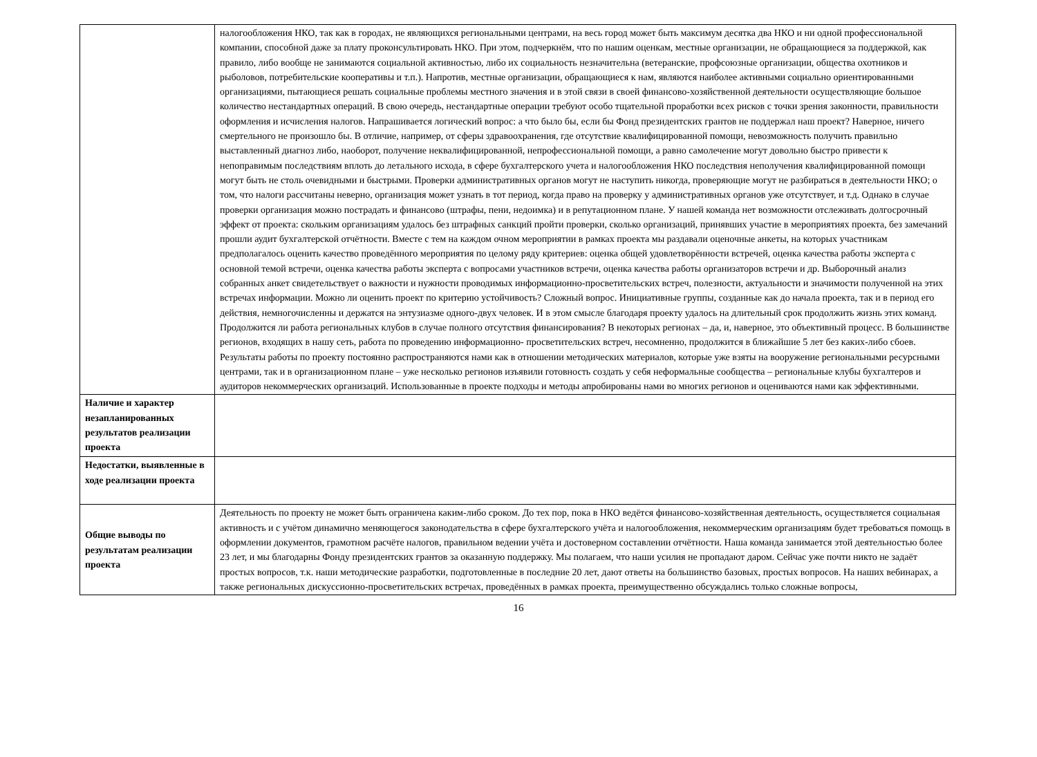| | налогообложения НКО, так как в городах, не являющихся региональными центрами, на весь город может быть максимум десятка два НКО и ни одной профессиональной компании, способной даже за плату проконсультировать НКО. При этом, подчеркнём, что по нашим оценкам, местные организации, не обращающиеся за поддержкой, как правило, либо вообще не занимаются социальной активностью, либо их социальность незначительна (ветеранские, профсоюзные организации, общества охотников и рыболовов, потребительские кооперативы и т.п.). Напротив, местные организации, обращающиеся к нам, являются наиболее активными социально ориентированными организациями, пытающиеся решать социальные проблемы местного значения и в этой связи в своей финансово-хозяйственной деятельности осуществляющие большое количество нестандартных операций. В свою очередь, нестандартные операции требуют особо тщательной проработки всех рисков с точки зрения законности, правильности оформления и исчисления налогов. Напрашивается логический вопрос: а что было бы, если бы Фонд президентских грантов не поддержал наш проект? Наверное, ничего смертельного не произошло бы. В отличие, например, от сферы здравоохранения, где отсутствие квалифицированной помощи, невозможность получить правильно выставленный диагноз либо, наоборот, получение неквалифицированной, непрофессиональной помощи, а равно самолечение могут довольно быстро привести к непоправимым последствиям вплоть до летального исхода, в сфере бухгалтерского учета и налогообложения НКО последствия неполучения квалифицированной помощи могут быть не столь очевидными и быстрыми. Проверки административных органов могут не наступить никогда, проверяющие могут не разбираться в деятельности НКО; о том, что налоги рассчитаны неверно, организация может узнать в тот период, когда право на проверку у административных органов уже отсутствует, и т.д. Однако в случае проверки организация можно пострадать и финансово (штрафы, пени, недоимка) и в репутационном плане. У нашей команда нет возможности отслеживать долгосрочный эффект от проекта: скольким организациям удалось без штрафных санкций пройти проверки, сколько организаций, принявших участие в мероприятиях проекта, без замечаний прошли аудит бухгалтерской отчётности. Вместе с тем на каждом очном мероприятии в рамках проекта мы раздавали оценочные анкеты, на которых участникам предполагалось оценить качество проведённого мероприятия по целому ряду критериев: оценка общей удовлетворённости встречей, оценка качества работы эксперта с основной темой встречи, оценка качества работы эксперта с вопросами участников встречи, оценка качества работы организаторов встречи и др. Выборочный анализ собранных анкет свидетельствует о важности и нужности проводимых информационно-просветительских встреч, полезности, актуальности и значимости полученной на этих встречах информации. Можно ли оценить проект по критерию устойчивость? Сложный вопрос. Инициативные группы, созданные как до начала проекта, так и в период его действия, немногочисленны и держатся на энтузиазме одного-двух человек. И в этом смысле благодаря проекту удалось на длительный срок продолжить жизнь этих команд. Продолжится ли работа региональных клубов в случае полного отсутствия финансирования? В некоторых регионах – да, и, наверное, это объективный процесс. В большинстве регионов, входящих в нашу сеть, работа по проведению информационно- просветительских встреч, несомненно, продолжится в ближайшие 5 лет без каких-либо сбоев. Результаты работы по проекту постоянно распространяются нами как в отношении методических материалов, которые уже взяты на вооружение региональными ресурсными центрами, так и в организационном плане – уже несколько регионов изъявили готовность создать у себя неформальные сообщества – региональные клубы бухгалтеров и аудиторов некоммерческих организаций. Использованные в проекте подходы и методы апробированы нами во многих регионов и оцениваются нами как эффективными. |
| Наличие и характер незапланированных результатов реализации проекта | |
| Недостатки, выявленные в ходе реализации проекта | |
| Общие выводы по результатам реализации проекта | Деятельность по проекту не может быть ограничена каким-либо сроком. До тех пор, пока в НКО ведётся финансово-хозяйственная деятельность, осуществляется социальная активность и с учётом динамично меняющегося законодательства в сфере бухгалтерского учёта и налогообложения, некоммерческим организациям будет требоваться помощь в оформлении документов, грамотном расчёте налогов, правильном ведении учёта и достоверном составлении отчётности. Наша команда занимается этой деятельностью более 23 лет, и мы благодарны Фонду президентских грантов за оказанную поддержку. Мы полагаем, что наши усилия не пропадают даром. Сейчас уже почти никто не задаёт простых вопросов, т.к. наши методические разработки, подготовленные в последние 20 лет, дают ответы на большинство базовых, простых вопросов. На наших вебинарах, а также региональных дискуссионно-просветительских встречах, проведённых в рамках проекта, преимущественно обсуждались только сложные вопросы, |
16